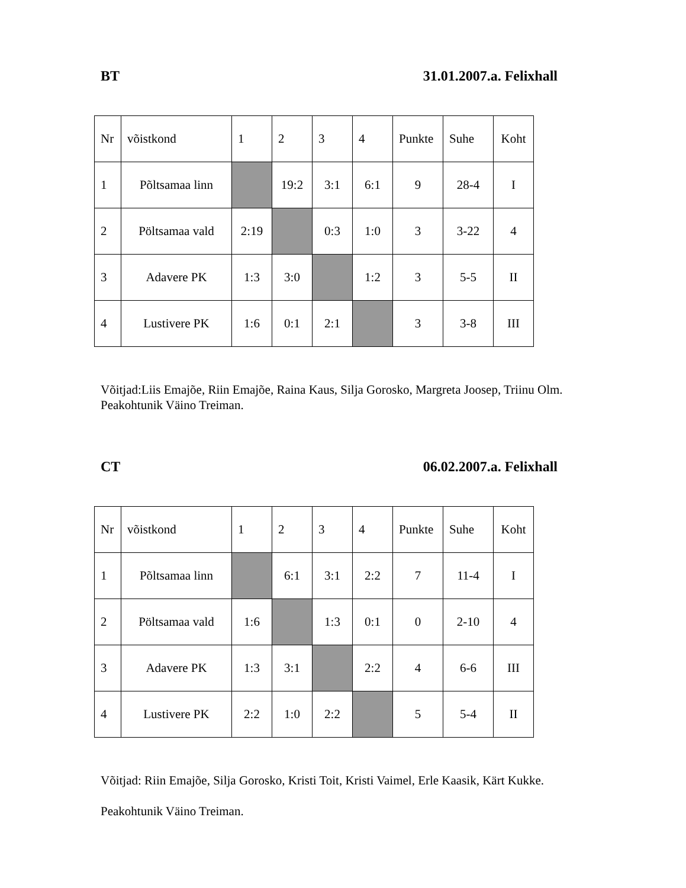BT 31.01.2007.a. Felixhall
| Nr | võistkond | 1 | 2 | 3 | 4 | Punkte | Suhe | Koht |
| 1 | Põltsamaa linn | | 19:2 | 3:1 | 6:1 | 9 | 28-4 | I |
| 2 | Pöltsamaa vald | 2:19 | | 0:3 | 1:0 | 3 | 3-22 | 4 |
| 3 | Adavere PK | 1:3 | 3:0 | | 1:2 | 3 | 5-5 | II |
| 4 | Lustivere PK | 1:6 | 0:1 | 2:1 | | 3 | 3-8 | III |
Võitjad:Liis Emajõe, Riin Emajõe, Raina Kaus, Silja Gorosko, Margreta Joosep, Triinu Olm.
Peakohtunik Väino Treiman.
CT 06.02.2007.a. Felixhall
| Nr | võistkond | 1 | 2 | 3 | 4 | Punkte | Suhe | Koht |
| 1 | Põltsamaa linn | | 6:1 | 3:1 | 2:2 | 7 | 11-4 | I |
| 2 | Pöltsamaa vald | 1:6 | | 1:3 | 0:1 | 0 | 2-10 | 4 |
| 3 | Adavere PK | 1:3 | 3:1 | | 2:2 | 4 | 6-6 | III |
| 4 | Lustivere PK | 2:2 | 1:0 | 2:2 | | 5 | 5-4 | II |
Võitjad: Riin Emajõe, Silja Gorosko, Kristi Toit, Kristi Vaimel, Erle Kaasik, Kärt Kukke.
Peakohtunik Väino Treiman.